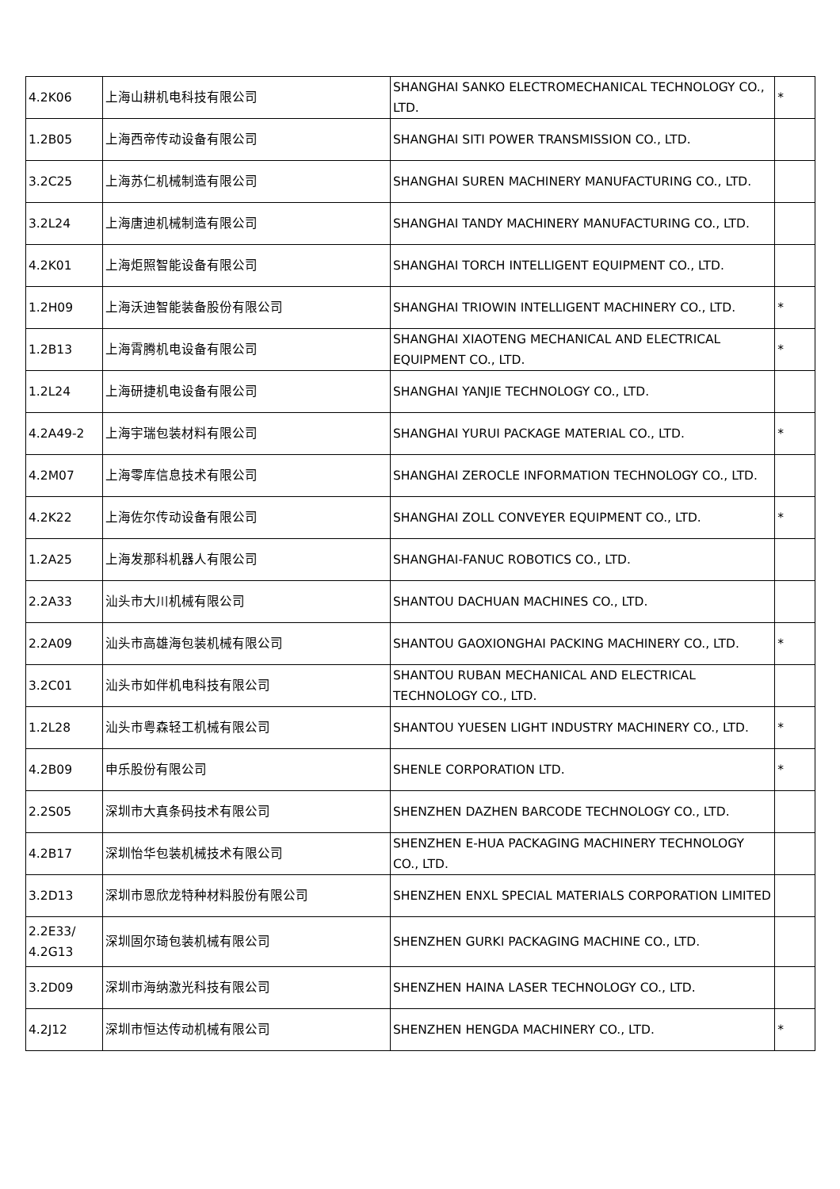| 4.2K06 | 上海山耕机电科技有限公司 | SHANGHAI SANKO ELECTROMECHANICAL TECHNOLOGY CO., LTD. | * |
| 1.2B05 | 上海西帝传动设备有限公司 | SHANGHAI SITI POWER TRANSMISSION CO., LTD. | |
| 3.2C25 | 上海苏仁机械制造有限公司 | SHANGHAI SUREN MACHINERY MANUFACTURING CO., LTD. | |
| 3.2L24 | 上海唐迪机械制造有限公司 | SHANGHAI TANDY MACHINERY MANUFACTURING CO., LTD. | |
| 4.2K01 | 上海炬照智能设备有限公司 | SHANGHAI TORCH INTELLIGENT EQUIPMENT CO., LTD. | |
| 1.2H09 | 上海沃迪智能装备股份有限公司 | SHANGHAI TRIOWIN INTELLIGENT MACHINERY CO., LTD. | * |
| 1.2B13 | 上海霄腾机电设备有限公司 | SHANGHAI XIAOTENG MECHANICAL AND ELECTRICAL EQUIPMENT CO., LTD. | * |
| 1.2L24 | 上海研捷机电设备有限公司 | SHANGHAI YANJIE TECHNOLOGY CO., LTD. | |
| 4.2A49-2 | 上海宇瑞包装材料有限公司 | SHANGHAI YURUI PACKAGE MATERIAL CO., LTD. | * |
| 4.2M07 | 上海零库信息技术有限公司 | SHANGHAI ZEROCLE INFORMATION TECHNOLOGY CO., LTD. | |
| 4.2K22 | 上海佐尔传动设备有限公司 | SHANGHAI ZOLL CONVEYER EQUIPMENT CO., LTD. | * |
| 1.2A25 | 上海发那科机器人有限公司 | SHANGHAI-FANUC ROBOTICS CO., LTD. | |
| 2.2A33 | 汕头市大川机械有限公司 | SHANTOU DACHUAN MACHINES CO., LTD. | |
| 2.2A09 | 汕头市高雄海包装机械有限公司 | SHANTOU GAOXIONGHAI PACKING MACHINERY CO., LTD. | * |
| 3.2C01 | 汕头市如伴机电科技有限公司 | SHANTOU RUBAN MECHANICAL AND ELECTRICAL TECHNOLOGY CO., LTD. | |
| 1.2L28 | 汕头市粤森轻工机械有限公司 | SHANTOU YUESEN LIGHT INDUSTRY MACHINERY CO., LTD. | * |
| 4.2B09 | 申乐股份有限公司 | SHENLE CORPORATION LTD. | * |
| 2.2S05 | 深圳市大真条码技术有限公司 | SHENZHEN DAZHEN BARCODE TECHNOLOGY CO., LTD. | |
| 4.2B17 | 深圳怡华包装机械技术有限公司 | SHENZHEN E-HUA PACKAGING MACHINERY TECHNOLOGY CO., LTD. | |
| 3.2D13 | 深圳市恩欣龙特种材料股份有限公司 | SHENZHEN ENXL SPECIAL MATERIALS CORPORATION LIMITED | |
| 2.2E33/ 4.2G13 | 深圳固尔琦包装机械有限公司 | SHENZHEN GURKI PACKAGING MACHINE CO., LTD. | |
| 3.2D09 | 深圳市海纳激光科技有限公司 | SHENZHEN HAINA LASER TECHNOLOGY CO., LTD. | |
| 4.2J12 | 深圳市恒达传动机械有限公司 | SHENZHEN HENGDA MACHINERY CO., LTD. | * |